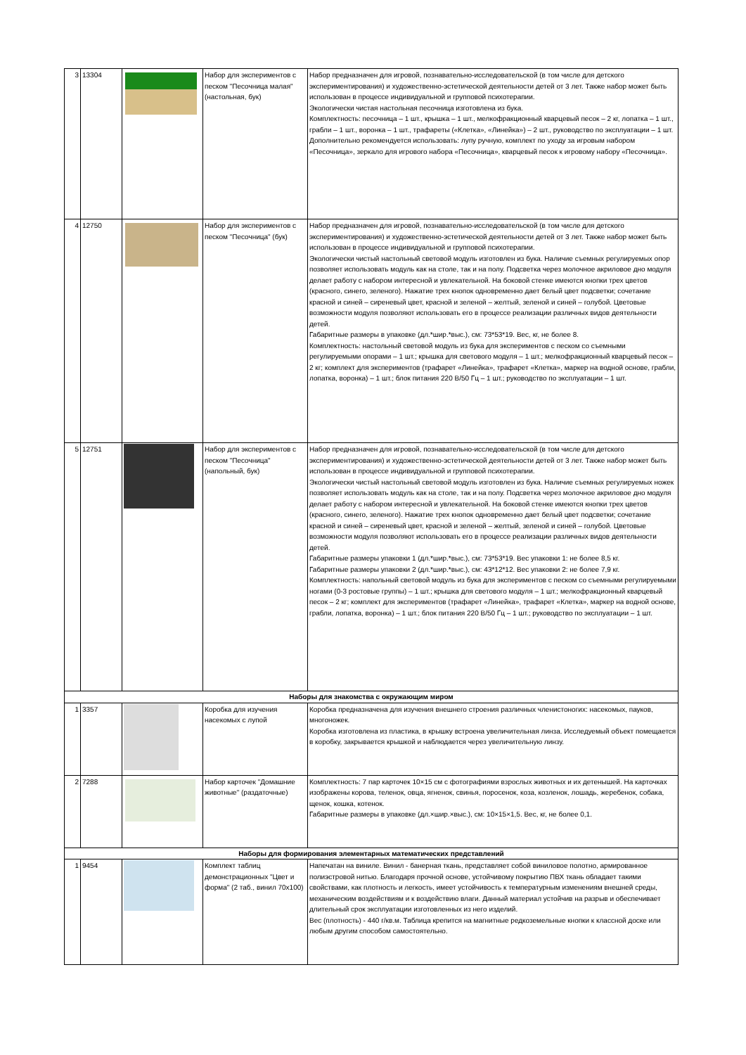| 3 | 13304 | | Набор для экспериментов с песком "Песочница малая" (настольная, бук) | Набор предназначен для игровой, познавательно-исследовательской (в том числе для детского экспериментирования) и художественно-эстетической деятельности детей от 3 лет. Также набор может быть использован в процессе индивидуальной и групповой психотерапии. Экологически чистая настольная песочница изготовлена из бука. Комплектность: песочница – 1 шт., крышка – 1 шт., мелкофракционный кварцевый песок – 2 кг, лопатка – 1 шт., грабли – 1 шт., воронка – 1 шт., трафареты («Клетка», «Линейка») – 2 шт., руководство по эксплуатации – 1 шт. Дополнительно рекомендуется использовать: лупу ручную, комплект по уходу за игровым набором «Песочница», зеркало для игрового набора «Песочница», кварцевый песок к игровому набору «Песочница». |
| 4 | 12750 | | Набор для экспериментов с песком "Песочница" (бук) | Набор предназначен для игровой, познавательно-исследовательской (в том числе для детского экспериментирования) и художественно-эстетической деятельности детей от 3 лет. Также набор может быть использован в процессе индивидуальной и групповой психотерапии. Экологически чистый настольный световой модуль изготовлен из бука. Наличие съемных регулируемых опор позволяет использовать модуль как на столе, так и на полу. Подсветка через молочное акриловое дно модуля делает работу с набором интересной и увлекательной. На боковой стенке имеются кнопки трех цветов (красного, синего, зеленого). Нажатие трех кнопок одновременно дает белый цвет подсветки; сочетание красной и синей – сиреневый цвет, красной и зеленой – желтый, зеленой и синей – голубой. Цветовые возможности модуля позволяют использовать его в процессе реализации различных видов деятельности детей. Габаритные размеры в упаковке (дл.*шир.*выс.), см: 73*53*19. Вес, кг, не более 8. Комплектность: настольный световой модуль из бука для экспериментов с песком со съемными регулируемыми опорами – 1 шт.; крышка для светового модуля – 1 шт.; мелкофракционный кварцевый песок – 2 кг; комплект для экспериментов (трафарет «Линейка», трафарет «Клетка», маркер на водной основе, грабли, лопатка, воронка) – 1 шт.; блок питания 220 В/50 Гц – 1 шт.; руководство по эксплуатации – 1 шт. |
| 5 | 12751 | | Набор для экспериментов с песком "Песочница" (напольный, бук) | Набор предназначен для игровой, познавательно-исследовательской (в том числе для детского экспериментирования) и художественно-эстетической деятельности детей от 3 лет. Также набор может быть использован в процессе индивидуальной и групповой психотерапии. Экологически чистый настольный световой модуль изготовлен из бука. Наличие съемных регулируемых ножек позволяет использовать модуль как на столе, так и на полу. Подсветка через молочное акриловое дно модуля делает работу с набором интересной и увлекательной. На боковой стенке имеются кнопки трех цветов (красного, синего, зеленого). Нажатие трех кнопок одновременно дает белый цвет подсветки; сочетание красной и синей – сиреневый цвет, красной и зеленой – желтый, зеленой и синей – голубой. Цветовые возможности модуля позволяют использовать его в процессе реализации различных видов деятельности детей. Габаритные размеры упаковки 1 (дл.*шир.*выс.), см: 73*53*19. Вес упаковки 1: не более 8,5 кг. Габаритные размеры упаковки 2 (дл.*шир.*выс.), см: 43*12*12. Вес упаковки 2: не более 7,9 кг. Комплектность: напольный световой модуль из бука для экспериментов с песком со съемными регулируемыми ногами (0-3 ростовые группы) – 1 шт.; крышка для светового модуля – 1 шт.; мелкофракционный кварцевый песок – 2 кг; комплект для экспериментов (трафарет «Линейка», трафарет «Клетка», маркер на водной основе, грабли, лопатка, воронка) – 1 шт.; блок питания 220 В/50 Гц – 1 шт.; руководство по эксплуатации – 1 шт. |
| Наборы для знакомства с окружающим миром | | | | |
| 1 | 3357 | | Коробка для изучения насекомых с лупой | Коробка предназначена для изучения внешнего строения различных членистоногих: насекомых, пауков, многоножек. Коробка изготовлена из пластика, в крышку встроена увеличительная линза. Исследуемый объект помещается в коробку, закрывается крышкой и наблюдается через увеличительную линзу. |
| 2 | 7288 | | Набор карточек "Домашние животные" (раздаточные) | Комплектность: 7 пар карточек 10×15 см с фотографиями взрослых животных и их детенышей. На карточках изображены корова, теленок, овца, ягненок, свинья, поросенок, коза, козленок, лошадь, жеребенок, собака, щенок, кошка, котенок. Габаритные размеры в упаковке (дл.×шир.×выс.), см: 10×15×1,5. Вес, кг, не более 0,1. |
| Наборы для формирования элементарных математических представлений | | | | |
| 1 | 9454 | | Комплект таблиц демонстрационных "Цвет и форма" (2 таб., винил 70х100) | Напечатан на виниле. Винил - банерная ткань, представляет собой виниловое полотно, армированное полиэстровой нитью. Благодаря прочной основе, устойчивому покрытию ПВХ ткань обладает такими свойствами, как плотность и легкость, имеет устойчивость к температурным изменениям внешней среды, механическим воздействиям и к воздействию влаги. Данный материал устойчив на разрыв и обеспечивает длительный срок эксплуатации изготовленных из него изделий. Вес (плотность) - 440 г/кв.м. Таблица крепится на магнитные редкоземельные кнопки к классной доске или любым другим способом самостоятельно. |